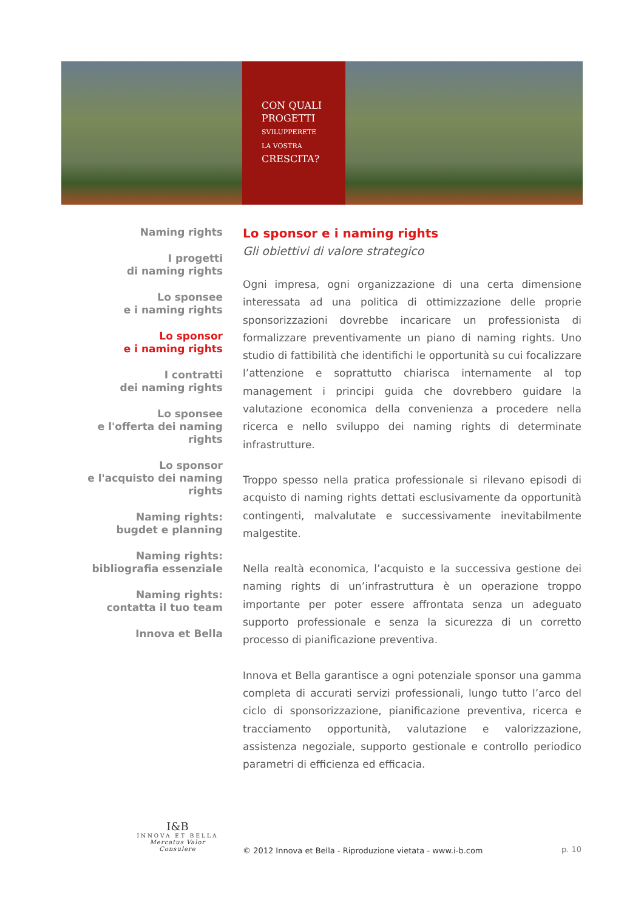CON QUALI
PROGETTI
SVILUPPERETE
LA VOSTRA
CRESCITA?
Naming rights
I progetti
di naming rights
Lo sponsee
e i naming rights
Lo sponsor
e i naming rights
I contratti
dei naming rights
Lo sponsee
e l'offerta dei naming rights
Lo sponsor
e l'acquisto dei naming rights
Naming rights:
bugdet e planning
Naming rights:
bibliografia essenziale
Naming rights:
contatta il tuo team
Innova et Bella
Lo sponsor e i naming rights
Gli obiettivi di valore strategico
Ogni impresa, ogni organizzazione di una certa dimensione interessata ad una politica di ottimizzazione delle proprie sponsorizzazioni dovrebbe incaricare un professionista di formalizzare preventivamente un piano di naming rights. Uno studio di fattibilità che identifichi le opportunità su cui focalizzare l’attenzione e soprattutto chiarisca internamente al top management i principi guida che dovrebbero guidare la valutazione economica della convenienza a procedere nella ricerca e nello sviluppo dei naming rights di determinate infrastrutture.
Troppo spesso nella pratica professionale si rilevano episodi di acquisto di naming rights dettati esclusivamente da opportunità contingenti, malvalutate e successivamente inevitabilmente malgestite.
Nella realtà economica, l’acquisto e la successiva gestione dei naming rights di un’infrastruttura è un operazione troppo importante per poter essere affrontata senza un adeguato supporto professionale e senza la sicurezza di un corretto processo di pianificazione preventiva.
Innova et Bella garantisce a ogni potenziale sponsor una gamma completa di accurati servizi professionali, lungo tutto l’arco del ciclo di sponsorizzazione, pianificazione preventiva, ricerca e tracciamento opportunità, valutazione e valorizzazione, assistenza negoziale, supporto gestionale e controllo periodico parametri di efficienza ed efficacia.
I&B
INNOVA ET BELLA
Mercatus Valor Consulere
© 2012 Innova et Bella - Riproduzione vietata - www.i-b.com
p. 10